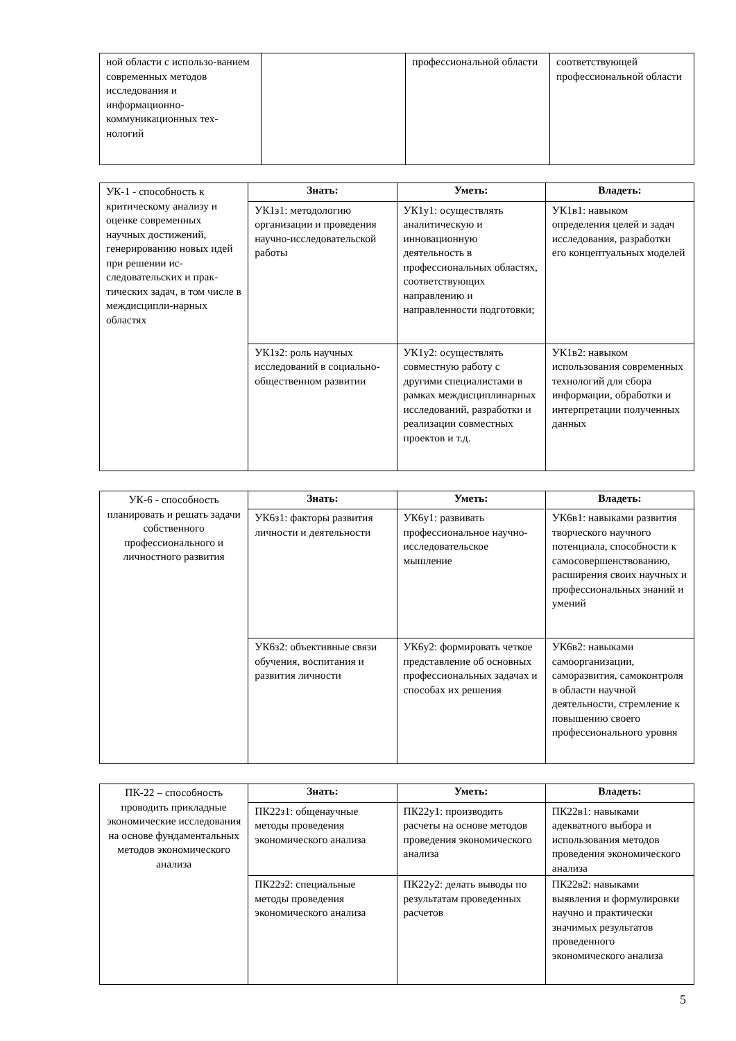| ной области с использо-ванием современных методов исследования и информационно-коммуникационных тех-нологий | | профессиональной области | соответствующей профессиональной области |
| УК-1 - способность к критическому анализу и оценке современных научных достижений, генерированию новых идей при решении ис-следовательских и прак-тических задач, в том числе в междисципли-нарных областях | Знать: | Уметь: | Владеть: |
| | УК1з1: методологию организации и проведения научно-исследовательской работы | УК1у1: осуществлять аналитическую и инновационную деятельность в профессиональных областях, соответствующих направлению и направленности подготовки; | УК1в1: навыком определения целей и задач исследования, разработки его концептуальных моделей |
| | УК1з2: роль научных исследований в социально-общественном развитии | УК1у2: осуществлять совместную работу с другими специалистами в рамках междисциплинарных исследований, разработки и реализации совместных проектов и т.д. | УК1в2: навыком использования современных технологий для сбора информации, обработки и интерпретации полученных данных |
| УК-6 - способность планировать и решать задачи собственного профессионального и личностного развития | Знать: | Уметь: | Владеть: |
| | УК6з1: факторы развития личности и деятельности | УК6у1: развивать профессиональное научно-исследовательское мышление | УК6в1: навыками развития творческого научного потенциала, способности к самосовершенствованию, расширения своих научных и профессиональных знаний и умений |
| | УК6з2: объективные связи обучения, воспитания и развития личности | УК6у2: формировать четкое представление об основных профессиональных задачах и способах их решения | УК6в2: навыками самоорганизации, саморазвития, самоконтроля в области научной деятельности, стремление к повышению своего профессионального уровня |
| ПК-22 – способность проводить прикладные экономические исследования на основе фундаментальных методов экономического анализа | Знать: | Уметь: | Владеть: |
| | ПК22з1: общенаучные методы проведения экономического анализа | ПК22у1: производить расчеты на основе методов проведения экономического анализа | ПК22в1: навыками адекватного выбора и использования методов проведения экономического анализа |
| | ПК22з2: специальные методы проведения экономического анализа | ПК22у2: делать выводы по результатам проведенных расчетов | ПК22в2: навыками выявления и формулировки научно и практически значимых результатов проведенного экономического анализа |
5